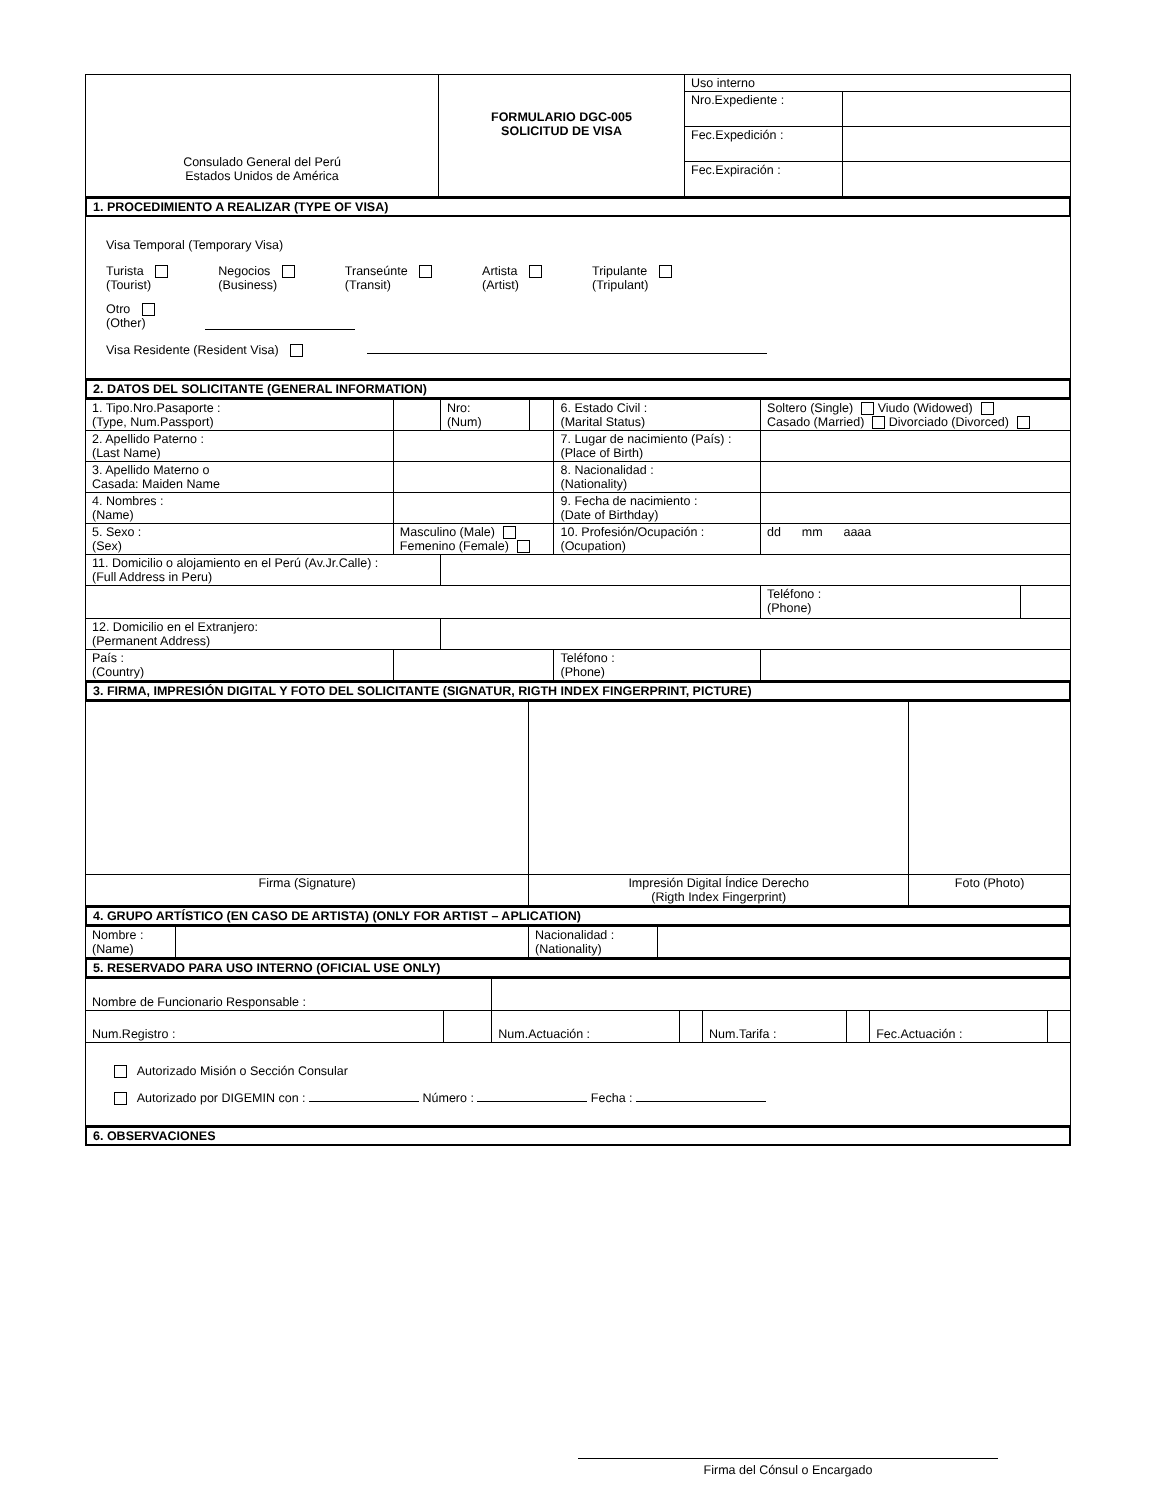| Consulado General del Perú Estados Unidos de América | FORMULARIO DGC-005 SOLICITUD DE VISA | Uso interno | |
| | | Nro.Expediente : | |
| | | Fec.Expedición : | |
| | | Fec.Expiración : | |
1. PROCEDIMIENTO A REALIZAR (TYPE OF VISA)
Visa Temporal (Temporary Visa)
Turista
(Tourist) Negocios
(Business) Transeúnte
(Transit) Artista
(Artist) Tripulante
(Tripulant)
Otro
(Other)
Visa Residente (Resident Visa)
2. DATOS DEL SOLICITANTE (GENERAL INFORMATION)
| 1. Tipo.Nro.Pasaporte : (Type, Num.Passport) | | Nro: (Num) | | 6. Estado Civil : (Marital Status) | Soltero (Single) Viudo (Widowed) Casado (Married) Divorciado (Divorced) | |
| 2. Apellido Paterno : (Last Name) | | | | 7. Lugar de nacimiento (País) : (Place of Birth) | | |
| 3. Apellido Materno o Casada: Maiden Name | | | | 8. Nacionalidad : (Nationality) | | |
| 4. Nombres : (Name) | | | | 9. Fecha de nacimiento : (Date of Birthday) | | |
| 5. Sexo : (Sex) | Masculino (Male) Femenino (Female) | | | 10. Profesión/Ocupación : (Ocupation) | dd mm aaaa | |
| 11. Domicilio o alojamiento en el Perú (Av.Jr.Calle) : (Full Address in Peru) | | | | | | |
| | | | | | Teléfono : (Phone) | |
| 12. Domicilio en el Extranjero: (Permanent Address) | | | | | | |
| País : (Country) | | | | Teléfono : (Phone) | | |
3. FIRMA, IMPRESIÓN DIGITAL Y FOTO DEL SOLICITANTE (SIGNATUR, RIGTH INDEX FINGERPRINT, PICTURE)
| Firma (Signature) | Impresión Digital Índice Derecho (Rigth Index Fingerprint) | Foto (Photo) |
4. GRUPO ARTÍSTICO (EN CASO DE ARTISTA) (ONLY FOR ARTIST – APLICATION)
| Nombre : (Name) | | Nacionalidad : (Nationality) | |
5. RESERVADO PARA USO INTERNO (OFICIAL USE ONLY)
| Nombre de Funcionario Responsable : | | | | | | | |
| Num.Registro : | | Num.Actuación : | | Num.Tarifa : | | Fec.Actuación : | |
Autorizado Misión o Sección Consular
Autorizado por DIGEMIN con : Número : Fecha :
6. OBSERVACIONES
Firma del Cónsul o Encargado